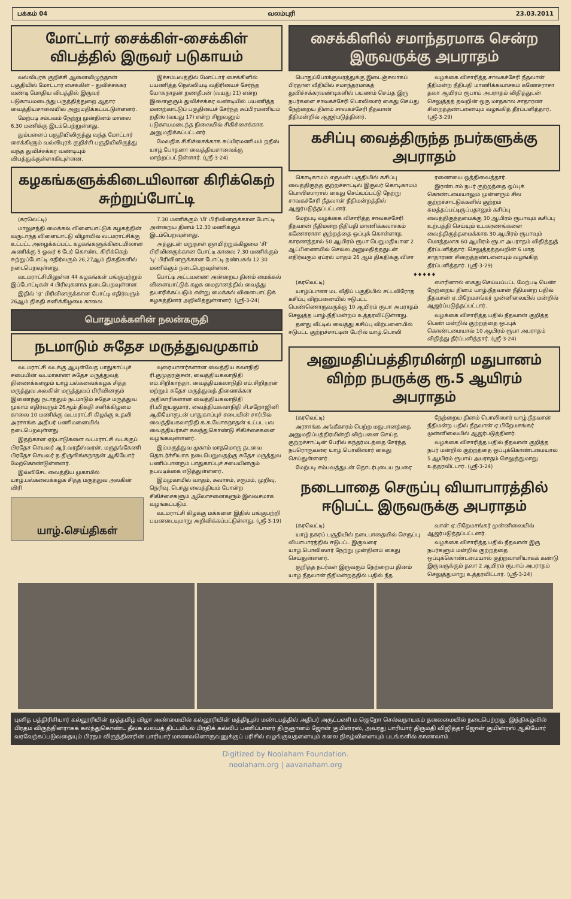பக்கம் 04 வலம்புரி 23.03.2011
மோட்டார் சைக்கிள்-சைக்கிள் விபத்தில் இருவர் படுகாயம்
வல்லிபுரக் குறிச்சி ஆனைவிழுந்தான் பகுதியில் மோட்டார் சைக்கிள் – துவிச்சக்கர வண்டி மோதிய விபத்தில் இருவர் படுகாயமடைந்து பருத்தித்துறை ஆதார வைத்தியசாலையில் அனுமதிக்கப்பட்டுள்ளனர்.
மேற்படி சம்பவம் நேற்று முன்தினம் மாலை 6.30 மணிக்கு இடம்பெற்றுள்ளது.
தும்பளைப் பகுதியிலிருந்து வந்த மோட்டார் சைக்கிளும் வல்லிபுரக் குறிச்சி பகுதியிலிருந்து வந்த துவிச்சக்கர வண்டியும் விபத்துக்குள்ளாகியுள்ளன.
இச்சம்பவத்தில் மோட்டார் சைக்கிளில் பயணித்த நெல்லியடி வதிரியைச் சேர்ந்த யோகநாதன் றணதீபன் (வயது 21) என்ற இளைஞரும் துவிச்சக்கர வண்டியில் பயணித்த மணற்காட்டுப் பகுதியைச் சேர்ந்த சுப்பிரமணியம் றதீஸ் (வயது 17) என்ற சிறுவனும் படுகாயமடைந்த நிலையில் சிகிச்சைக்காக அனுமதிக்கப்பட்டனர்.
மேலதிக சிகிச்சைக்காக சுப்பிரமணியம் றதீஸ் யாழ்.போதனா வைத்தியசாலைக்கு மாற்றப்பட்டுள்ளார். (ஸ்ரீ-3-24)
கழகங்களுக்கிடையிலான கிரிக்கெற் சுற்றுப்போட்டி
(கரவெட்டி)
மாலுசந்தி மைக்கல் விளையாட்டுக் கழகத்தின் வருடாந்த விளையாட்டு விழாவில் வடமராட்சிக்கு உட்பட்ட அழைக்கப்பட்ட கழகங்களுக்கிடையிலான அணிக்கு 5 ஓவர் 6 பேர் கொண்ட கிரிக்கெற் சுற்றுப்போட்டி எதிர்வரும் 26,27ஆம் திகதிகளில் நடைபெறவுள்ளது.
வடமராட்சியிலுள்ள 44 கழகங்கள் பங்குபற்றும் இப்போட்டிகள் 4 பிரிவுகளாக நடைபெறவுள்ளன.
இதில் 'ஏ' பிரிவினருக்கான போட்டி எதிர்வரும் 26ஆம் திகதி சனிக்கிழமை காலை
7.30 மணிக்கும் 'பி' பிரிவினருக்கான போட்டி அன்றைய தினம் 12.30 மணிக்கும் இடம்பெறவுள்ளது.
அத்துடன் மறுநாள் ஞாயிற்றுக்கிழமை 'சி' பிரிவினருக்கான போட்டி காலை 7.30 மணிக்கும் 'டி' பிரிவினருக்கான போட்டி நண்பகல் 12.30 மணிக்கும் நடைபெறவுள்ளன.
போட்டி அட்டவணை அன்றைய தினம் மைக்கல் விளையாட்டுக் கழக மைதானத்தில் வைத்து தயாரிக்கப்படும் என்று மைக்கல் விளையாட்டுக் கழகத்தினர் அறிவித்துள்ளனர். (ஸ்ரீ-3-24)
பொதுமக்களின் நலன்கருதி
நடமாடும் சுதேச மருத்துவமுகாம்
வடமராட்சி வடக்கு ஆயுள்வேத பாதுகாப்புச் சபையின் வடமாகாண சுதேச மருத்துவத் திணைக்களமும் யாழ்.பல்கலைக்கழக சித்த மருத்துவ அலகின் மருத்துவப் பிரிவினரும் இணைந்து நடாத்தும் நடமாடும் சுதேச மருத்துவ முகாம் எதிர்வரும் 26ஆம் திகதி சனிக்கிழமை காலை 10 மணிக்கு வடமராட்சி கிழக்கு உதவி அரசாங்க அதிபர் பணிமனையில் நடைபெறவுள்ளது.
இதற்கான ஏற்பாடுகளை வடமராட்சி வடக்குப் பிரதேச செயலர் ஆர்.வரதீஸ்வரன், மருதங்கேணி பிரதேச செயலர் ந.திருலிங்கநாதன் ஆகியோர் மேற்கொண்டுள்ளனர்.
இவ்விசேட வைத்திய முகாமில் யாழ்.பல்கலைக்கழக சித்த மருத்துவ அலகின் விரி
யாழ்.செய்திகள்
வுரையாளர்களான வைத்திய கலாநிதி ரி.குமுதரஞ்சன், வைத்தியகலாநிதி எம்.சிறிகாந்தா, வைத்தியகலாநிதி எம்.சிறிதரன் மற்றும் சுதேச மருத்துவத் திணைக்கள அதிகாரிகளான வைத்தியகலாநிதி ரி.விஜயகுமார், வைத்தியகலாநிதி சி.சறோஜினி ஆகியோருடன் பாதுகாப்புச் சபையின் சார்பில் வைத்தியகலாநிதி க.க.யோகநாதன் உட்பட பல வைத்தியர்கள் கலந்துகொண்டு சிகிச்சைகளை வழங்கவுள்ளனர்.
இம்மருத்துவ முகாம் மாதமொரு தடவை தொடர்ச்சியாக நடைபெறுவதற்கு சுதேச மருத்துவ பணிப்பாளரும் பாதுகாப்புச் சபையினரும் நடவடிக்கை எடுத்துள்ளனர்.
இம்முகாமில் வாதம், சுவாசம், சருமம், முறிவு, நெரிவு, பொது வைத்தியம் போன்ற சிகிச்சைகளும் ஆலோசனைகளும் இலவசமாக வழங்கப்படும்.
வடமராட்சி கிழக்கு மக்களை இதில் பங்குபற்றி பயனடையுமாறு அறிவிக்கப்பட்டுள்ளது. (ஸ்ரீ-3-19)
சைக்கிளில் சமாந்தரமாக சென்ற இருவருக்கு அபராதம்
பொதுப்போக்குவரத்துக்கு இடைஞ்சலாகப் பிரதான வீதியில் சமாந்தரமாகத் துவிச்சக்கரவண்டிகளில் பயணம் செய்த இரு நபர்களை சாவகச்சேரி பொலிஸார் கைது செய்து நேற்றைய தினம் சாவகச்சேரி நீதவான் நீதிமன்றில் ஆஜர்படுத்தினர்.
வழக்கை விசாரித்த சாவகச்சேரி நீதவான் நீதிமன்ற நீதிபதி மாணிக்கவாசகம் கணேசராசா தலா ஆயிரம் ரூபாய் அபராதம் விதித்துடன் செலுத்தத் தவறின் ஒரு மாதகால சாதாரண சிறைத்தண்டனையும் வழங்கித் தீர்ப்பளித்தார். (ஸ்ரீ-3-29)
கசிப்பு வைத்திருந்த நபர்களுக்கு அபராதம்
கொடிகாமம் எருவன் பகுதியில் கசிப்பு வைத்திருந்த குற்றச்சாட்டில் இருவர் கொடிகாமம் பொலிஸாரால் கைது செய்யப்பட்டு நேற்று சாவகச்சேரி நீதவான் நீதிமன்றத்தில் ஆஜர்படுத்தப்பட்டனர்.
மேற்படி வழக்கை விசாரித்த சாவகச்சேரி நீதவான் நீதிமன்ற நீதிபதி மாணிக்கவாசகம் கணேசராசா குற்றத்தை ஒப்புக் கொள்ளாத காரணத்தால் 50 ஆயிரம் ரூபா பெறுமதியான 2 ஆட்பிணையில் செல்ல அனுமதித்ததுடன் எதிர்வரும் ஏப்ரல் மாதம் 26 ஆம் திகதிக்கு விசா
ரணையை ஒத்திவைத்தார்.
இரண்டாம் நபர் குற்றத்தை ஒப்புக் கொண்டமையாலும் முன்னரும் சில குற்றச்சாட்டுக்களில் குற்றம் சுமத்தப்பட்டிருப்பதாலும் கசிப்பு வைத்திருந்தமைக்கு 30 ஆயிரம் ரூபாவும் கசிப்பு உற்பத்தி செய்யும் உபகரணங்களை வைத்திருந்தமைக்காக 30 ஆயிரம் ரூபாவும் மொத்தமாக 60 ஆயிரம் ரூபா அபராதம் விதித்துத் தீர்ப்பளித்தார். செலுத்தத்தவறின் 6 மாத சாதாரண சிறைத்தண்டனையும் வழங்கித் தீர்ப்பளித்தார். (ஸ்ரீ-3-29)
♦♦♦♦♦
(கரவெட்டி)
யாழ்ப்பாண மட வீதிப் பகுதியில் சட்டவிரோத கசிப்பு விற்பனையில் ஈடுபட்ட பெண்ணொருவருக்கு 10 ஆயிரம் ரூபா அபராதம் செலுத்த யாழ்.நீதிமன்றம் உத்தரவிட்டுள்ளது.
தனது வீட்டில் வைத்து கசிப்பு விற்பனையில் ஈடுபட்ட குற்றச்சாட்டின் பேரில் யாழ்.பொலி
ஸாரினால் கைது செய்யப்பட்ட மேற்படி பெண் நேற்றைய தினம் யாழ்.நீதவான் நீதிமன்ற பதில் நீதவான் ஏ.பிறேமசங்கர் முன்னிலையில் மன்றில் ஆஜர்ப்படுத்தப்பட்டார்.
வழக்கை விசாரித்த பதில் நீதவான் குறித்த பெண் மன்றில் குற்றத்தை ஒப்புக் கொண்டமையால் 10 ஆயிரம் ரூபா அபராதம் விதித்து தீர்ப்பளித்தார். (ஸ்ரீ-3-24)
அனுமதிப்பத்திரமின்றி மதுபானம் விற்ற நபருக்கு ரூ.5 ஆயிரம் அபராதம்
(கரவெட்டி)
அரசாங்க அங்கீகாரம் பெற்ற மதுபானத்தை அனுமதிப்பத்திரமின்றி விற்பனை செய்த குற்றச்சாட்டின் பேரில் கந்தர்மடத்தை சேர்ந்த நபரொருவரை யாழ்.பொலிஸார் கைது செய்துள்ளனர்.
மேற்படி சம்பவத்துடன் தொடர்புடைய நபரை
நேற்றைய தினம் பொலிஸார் யாழ்.நீதவான் நீதிமன்ற பதில் நீதவான் ஏ.பிறேமசங்கர் முன்னிலையில் ஆஜர்படுத்தினர்.
வழக்கை விசாரித்த பதில் நீதவான் குறித்த நபர் மன்றில் குற்றத்தை ஒப்புக்கொண்டமையால் 5 ஆயிரம் ரூபாய் அபராதம் செலுத்துமாறு உத்தரவிட்டார். (ஸ்ரீ-3-24)
நடைபாதை செருப்பு வியாபாரத்தில் ஈடுபட்ட இருவருக்கு அபராதம்
(கரவெட்டி)
யாழ்.நகரப் பகுதியில் நடைபாதையில் செருப்பு வியாபாரத்தில் ஈடுபட்ட இருவரை யாழ்.பொலிஸார் நேற்று முன்தினம் கைது செய்துள்ளனர்.
குறித்த நபர்கள் இருவரும் நேற்றைய தினம் யாழ்.நீதவான் நீதிமன்றத்தில் பதில் நீத
வான் ஏ.பிறேமசங்கர் முன்னிலையில் ஆஜர்படுத்தப்பட்டனர்.
வழக்கை விசாரித்த பதில் நீதவான் இரு நபர்களும் மன்றில் குற்றத்தை ஒப்புக்கொண்டமையால் குற்றவாளியாகக் கண்டு இருவருக்கும் தலா 2 ஆயிரம் ரூபாய் அபராதம் செலுத்துமாறு உத்தரவிட்டார். (ஸ்ரீ-3-24)
புனித பத்திரிசியார் கல்லூரியின் முத்தமிழ் விழா அண்மையில் கல்லூரியின் மத்தியூஸ் மண்டபத்தில் அதிபர் அருட்பணி ம.ஜெறோ செல்வநாயகம் தலைமையில் நடைபெற்றது. இந்நிகழ்வில் பிரதம விருந்தினராகக் கலந்துகொண்ட தீவக வலயத் திட்டமிடல் பிரதிக் கல்விப் பணிப்பாளர் திருஞானம் ஜோன் குயின்ரஸ், அவரது பாரியார் திருமதி விஜித்தா ஜோன் குயின்ரஸ் ஆகியோர் வரவேற்கப்படுவதையும் பிரதம விருந்தினரின் பாரியார் மாணவனொருவனுக்குப் பரிசில் வழங்குவதனையும் கலை நிகழ்வினையும் படங்களில் காணலாம்.
Digitized by Noolaham Foundation.
noolaham.org | aavanaham.org